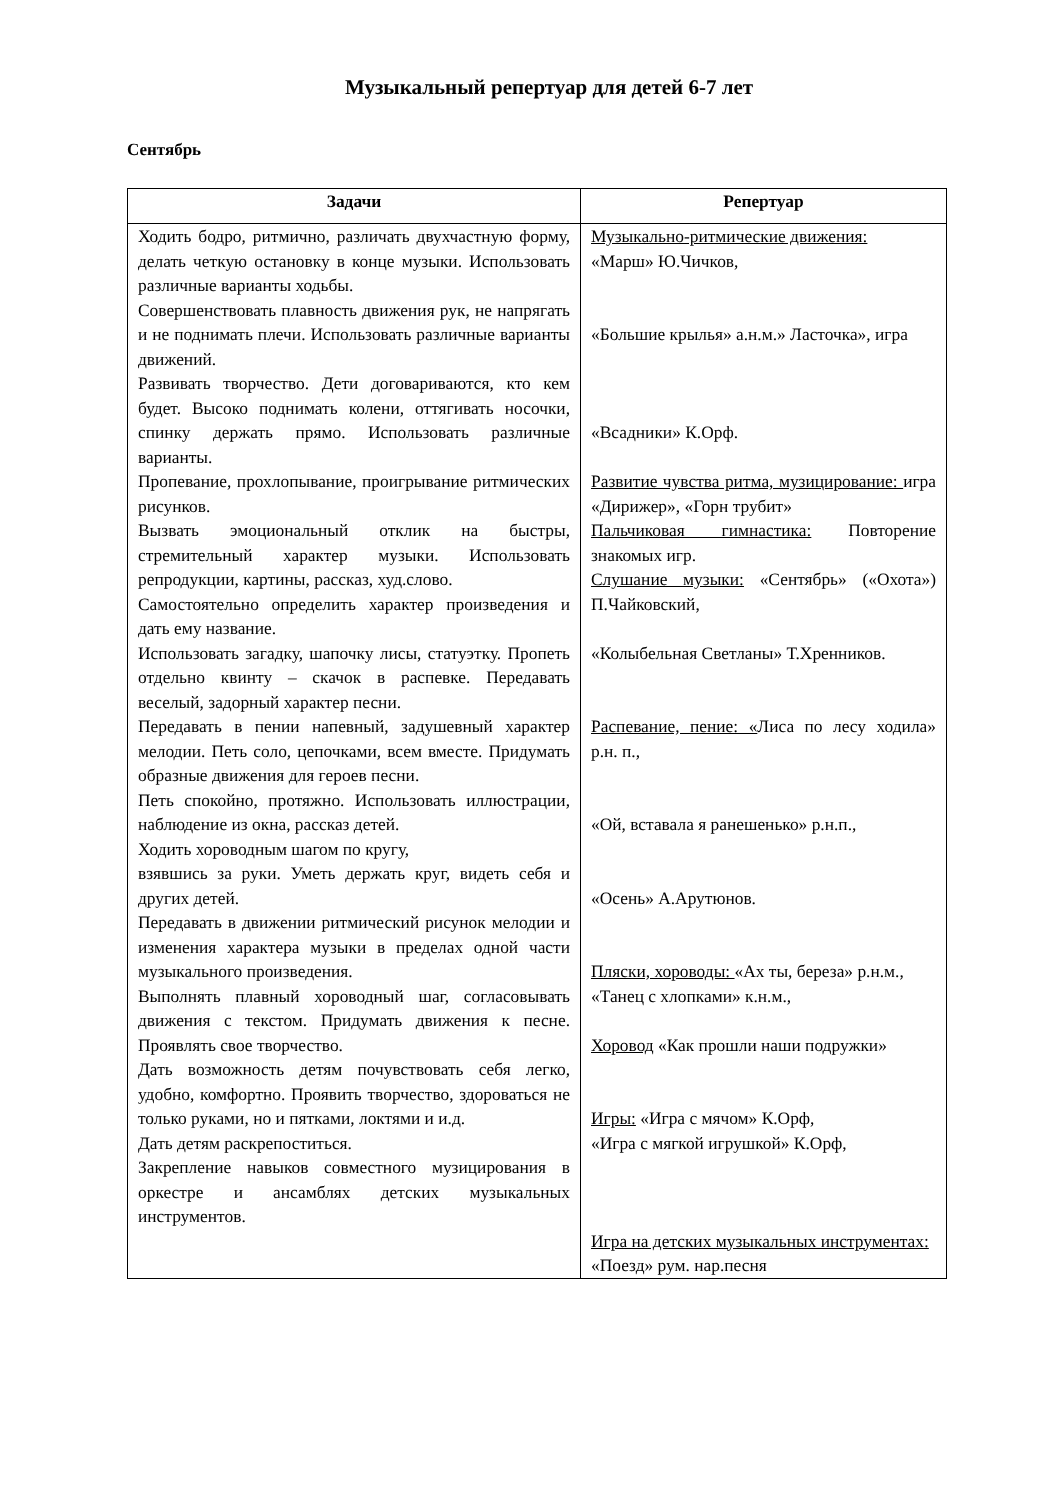Музыкальный репертуар для детей 6-7 лет
Сентябрь
| Задачи | Репертуар |
| --- | --- |
| Ходить бодро, ритмично, различать двухчастную форму, делать четкую остановку в конце музыки. Использовать различные варианты ходьбы. Совершенствовать плавность движения рук, не напрягать и не поднимать плечи. Использовать различные варианты движений. Развивать творчество. Дети договариваются, кто кем будет. Высоко поднимать колени, оттягивать носочки, спинку держать прямо. Использовать различные варианты. Пропевание, прохлопывание, проигрывание ритмических рисунков. Вызвать эмоциональный отклик на быстры, стремительный характер музыки. Использовать репродукции, картины, рассказ, худ.слово. Самостоятельно определить характер произведения и дать ему название. Использовать загадку, шапочку лисы, статуэтку. Пропеть отдельно квинту – скачок в распевке. Передавать веселый, задорный характер песни. Передавать в пении напевный, задушевный характер мелодии. Петь соло, цепочками, всем вместе. Придумать образные движения для героев песни. Петь спокойно, протяжно. Использовать иллюстрации, наблюдение из окна, рассказ детей. Ходить хороводным шагом по кругу, взявшись за руки. Уметь держать круг, видеть себя и других детей. Передавать в движении ритмический рисунок мелодии и изменения характера музыки в пределах одной части музыкального произведения. Выполнять плавный хороводный шаг, согласовывать движения с текстом. Придумать движения к песне. Проявлять свое творчество. Дать возможность детям почувствовать себя легко, удобно, комфортно. Проявить творчество, здороваться не только руками, но и пятками, локтями и и.д. Дать детям раскрепоститься. Закрепление навыков совместного музицирования в оркестре и ансамблях детских музыкальных инструментов. | Музыкально-ритмические движения: «Марш» Ю.Чичков, «Большие крылья» а.н.м.» Ласточка», игра «Всадники» К.Орф. Развитие чувства ритма, музицирование: игра «Дирижер», «Горн трубит» Пальчиковая гимнастика: Повторение знакомых игр. Слушание музыки: «Сентябрь» («Охота») П.Чайковский, «Колыбельная Светланы» Т.Хренников. Распевание, пение: « Лиса по лесу ходила» р.н. п., «Ой, вставала я ранешенько» р.н.п., «Осень» А.Арутюнов. Пляски, хороводы: «Ах ты, береза» р.н.м., «Танец с хлопками» к.н.м., Хоровод «Как прошли наши подружки» Игры: «Игра с мячом» К.Орф, «Игра с мягкой игрушкой» К.Орф, Игра на детских музыкальных инструментах: «Поезд» рум. нар.песня |